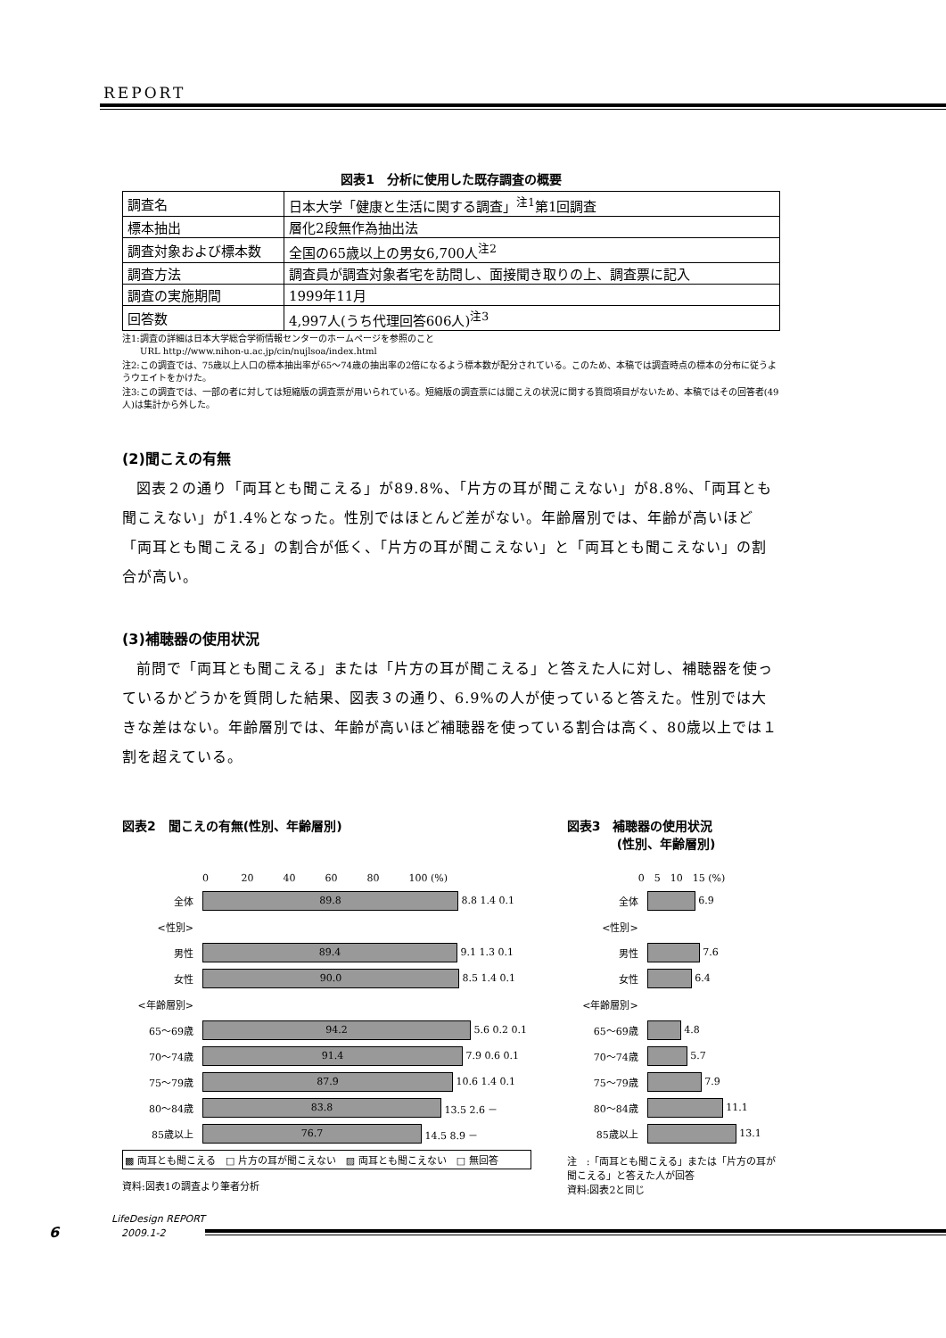REPORT
図表1　分析に使用した既存調査の概要
| 調査名 | 日本大学「健康と生活に関する調査」<sup>注1</sup>第1回調査 |
| 標本抽出 | 層化2段無作為抽出法 |
| 調査対象および標本数 | 全国の65歳以上の男女6,700人<sup>注2</sup> |
| 調査方法 | 調査員が調査対象者宅を訪問し、面接聞き取りの上、調査票に記入 |
| 調査の実施期間 | 1999年11月 |
| 回答数 | 4,997人(うち代理回答606人)<sup>注3</sup> |
注1:調査の詳細は日本大学総合学術情報センターのホームページを参照のこと
　　URL http://www.nihon-u.ac.jp/cin/nujlsoa/index.html
注2:この調査では、75歳以上人口の標本抽出率が65～74歳の抽出率の2倍になるよう標本数が配分されている。このため、本稿では調査時点の標本の分布に従うようウエイトをかけた。
注3:この調査では、一部の者に対しては短縮版の調査票が用いられている。短縮版の調査票には聞こえの状況に関する質問項目がないため、本稿ではその回答者(49人)は集計から外した。
(2)聞こえの有無
図表２の通り「両耳とも聞こえる」が89.8%、「片方の耳が聞こえない」が8.8%、「両耳とも聞こえない」が1.4%となった。性別ではほとんど差がない。年齢層別では、年齢が高いほど「両耳とも聞こえる」の割合が低く、「片方の耳が聞こえない」と「両耳とも聞こえない」の割合が高い。
(3)補聴器の使用状況
前問で「両耳とも聞こえる」または「片方の耳が聞こえる」と答えた人に対し、補聴器を使っているかどうかを質問した結果、図表３の通り、6.9%の人が使っていると答えた。性別では大きな差はない。年齢層別では、年齢が高いほど補聴器を使っている割合は高く、80歳以上では１割を超えている。
図表2　聞こえの有無(性別、年齢層別)
0 　　　20　　　40　　　60　　　80　　　100 (%)
全体
89.8
8.8 1.4 0.1
<性別>
男性
89.4
9.1 1.3 0.1
女性
90.0
8.5 1.4 0.1
<年齢層別>
65～69歳
94.2
5.6 0.2 0.1
70～74歳
91.4
7.9 0.6 0.1
75～79歳
87.9
10.6 1.4 0.1
80～84歳
83.8
13.5 2.6 －
85歳以上
76.7
14.5 8.9 －
▩ 両耳とも聞こえる　□ 片方の耳が聞こえない　▨ 両耳とも聞こえない　□ 無回答
資料:図表1の調査より筆者分析
図表3　補聴器の使用状況
　　　　(性別、年齢層別)
0　5　10　15 (%)
全体
6.9
<性別>
男性
7.6
女性
6.4
<年齢層別>
65～69歳
4.8
70～74歳
5.7
75～79歳
7.9
80～84歳
11.1
85歳以上
13.1
注　:「両耳とも聞こえる」または「片方の耳が聞こえる」と答えた人が回答
資料:図表2と同じ
6
LifeDesign REPORT
　2009.1-2